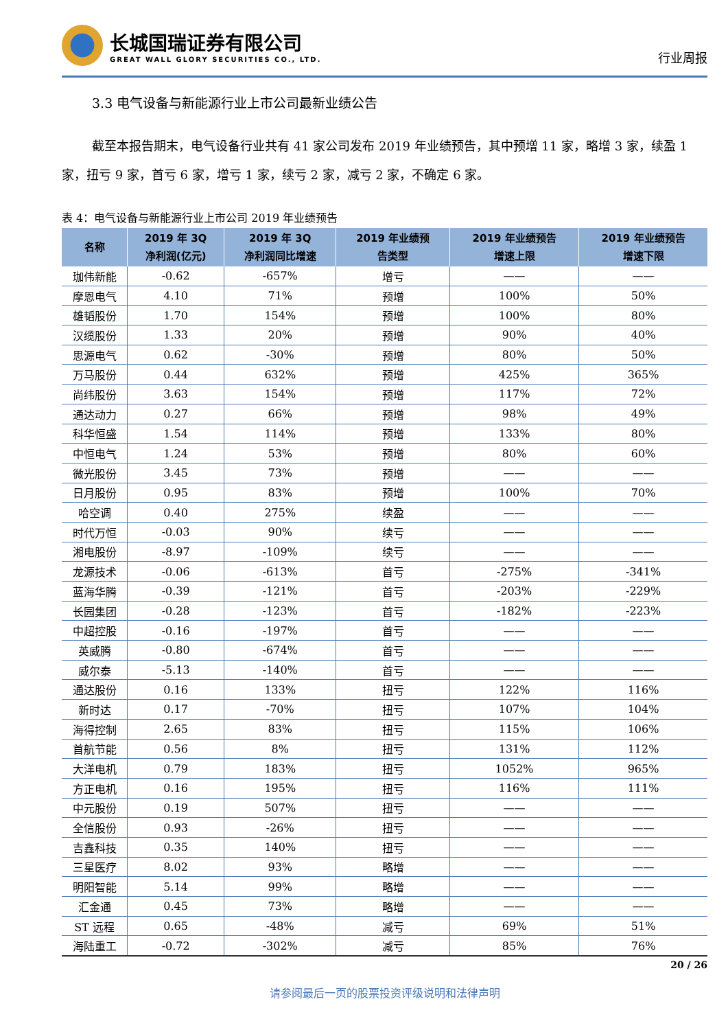长城国瑞证券有限公司
GREAT WALL GLORY SECURITIES CO., LTD.
行业周报
3.3 电气设备与新能源行业上市公司最新业绩公告
截至本报告期末，电气设备行业共有 41 家公司发布 2019 年业绩预告，其中预增 11 家，略增 3 家，续盈 1 家，扭亏 9 家，首亏 6 家，增亏 1 家，续亏 2 家，减亏 2 家，不确定 6 家。
表 4：电气设备与新能源行业上市公司 2019 年业绩预告
| 名称 | 2019 年 3Q 净利润(亿元) | 2019 年 3Q 净利润同比增速 | 2019 年业绩预 告类型 | 2019 年业绩预告 增速上限 | 2019 年业绩预告 增速下限 |
| --- | --- | --- | --- | --- | --- |
| 珈伟新能 | -0.62 | -657% | 增亏 | —— | —— |
| 摩恩电气 | 4.10 | 71% | 预增 | 100% | 50% |
| 雄韬股份 | 1.70 | 154% | 预增 | 100% | 80% |
| 汉缆股份 | 1.33 | 20% | 预增 | 90% | 40% |
| 思源电气 | 0.62 | -30% | 预增 | 80% | 50% |
| 万马股份 | 0.44 | 632% | 预增 | 425% | 365% |
| 尚纬股份 | 3.63 | 154% | 预增 | 117% | 72% |
| 通达动力 | 0.27 | 66% | 预增 | 98% | 49% |
| 科华恒盛 | 1.54 | 114% | 预增 | 133% | 80% |
| 中恒电气 | 1.24 | 53% | 预增 | 80% | 60% |
| 微光股份 | 3.45 | 73% | 预增 | —— | —— |
| 日月股份 | 0.95 | 83% | 预增 | 100% | 70% |
| 哈空调 | 0.40 | 275% | 续盈 | —— | —— |
| 时代万恒 | -0.03 | 90% | 续亏 | —— | —— |
| 湘电股份 | -8.97 | -109% | 续亏 | —— | —— |
| 龙源技术 | -0.06 | -613% | 首亏 | -275% | -341% |
| 蓝海华腾 | -0.39 | -121% | 首亏 | -203% | -229% |
| 长园集团 | -0.28 | -123% | 首亏 | -182% | -223% |
| 中超控股 | -0.16 | -197% | 首亏 | —— | —— |
| 英威腾 | -0.80 | -674% | 首亏 | —— | —— |
| 威尔泰 | -5.13 | -140% | 首亏 | —— | —— |
| 通达股份 | 0.16 | 133% | 扭亏 | 122% | 116% |
| 新时达 | 0.17 | -70% | 扭亏 | 107% | 104% |
| 海得控制 | 2.65 | 83% | 扭亏 | 115% | 106% |
| 首航节能 | 0.56 | 8% | 扭亏 | 131% | 112% |
| 大洋电机 | 0.79 | 183% | 扭亏 | 1052% | 965% |
| 方正电机 | 0.16 | 195% | 扭亏 | 116% | 111% |
| 中元股份 | 0.19 | 507% | 扭亏 | —— | —— |
| 全信股份 | 0.93 | -26% | 扭亏 | —— | —— |
| 吉鑫科技 | 0.35 | 140% | 扭亏 | —— | —— |
| 三星医疗 | 8.02 | 93% | 略增 | —— | —— |
| 明阳智能 | 5.14 | 99% | 略增 | —— | —— |
| 汇金通 | 0.45 | 73% | 略增 | —— | —— |
| ST 远程 | 0.65 | -48% | 减亏 | 69% | 51% |
| 海陆重工 | -0.72 | -302% | 减亏 | 85% | 76% |
20 / 26
请参阅最后一页的股票投资评级说明和法律声明